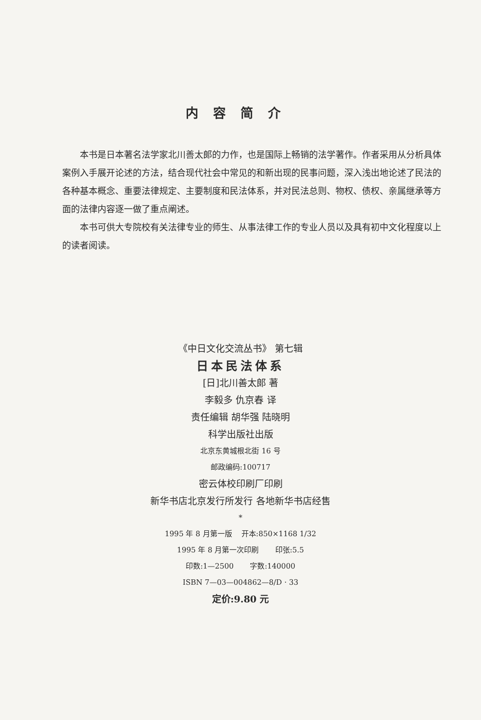内容简介
本书是日本著名法学家北川善太郎的力作，也是国际上畅销的法学著作。作者采用从分析具体案例入手展开论述的方法，结合现代社会中常见的和新出现的民事问题，深入浅出地论述了民法的各种基本概念、重要法律规定、主要制度和民法体系，并对民法总则、物权、债权、亲属继承等方面的法律内容逐一做了重点阐述。
本书可供大专院校有关法律专业的师生、从事法律工作的专业人员以及具有初中文化程度以上的读者阅读。
《中日文化交流丛书》 第七辑
日本民法体系
[日]北川善太郎 著
李毅多 仇京春 译
责任编辑 胡华强 陆晓明
科学出版社出版
北京东黄城根北街 16 号
邮政编码:100717
密云体校印刷厂印刷
新华书店北京发行所发行 各地新华书店经售
*
1995 年 8 月第一版 开本:850×1168 1/32
1995 年 8 月第一次印刷 印张:5.5
印数:1—2500 字数:140000
ISBN 7—03—004862—8/D · 33
定价:9.80 元